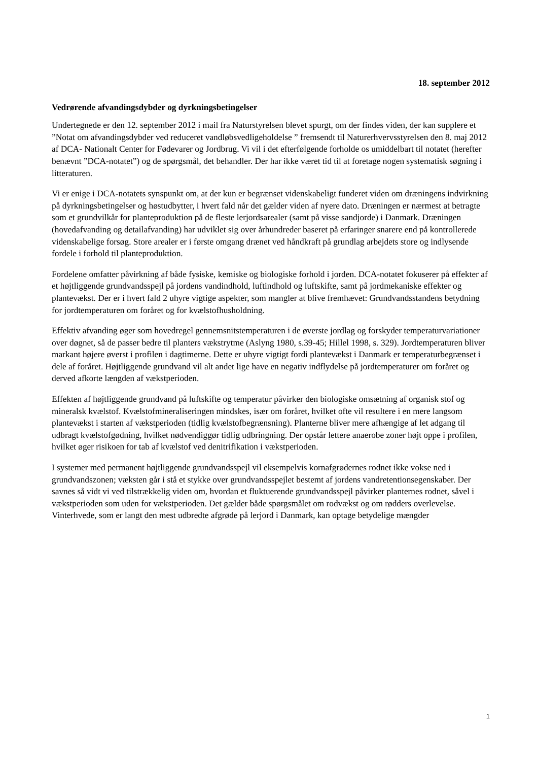18. september 2012
Vedrørende afvandingsdybder og dyrkningsbetingelser
Undertegnede er den 12. september 2012 i mail fra Naturstyrelsen blevet spurgt, om der findes viden, der kan supplere et ”Notat om afvandingsdybder ved reduceret vandløbsvedligeholdelse ” fremsendt til Naturerhvervsstyrelsen den 8. maj 2012 af DCA- Nationalt Center for Fødevarer og Jordbrug. Vi vil i det efterfølgende forholde os umiddelbart til notatet (herefter benævnt ”DCA-notatet”) og de spørgsmål, det behandler. Der har ikke været tid til at foretage nogen systematisk søgning i litteraturen.
Vi er enige i DCA-notatets synspunkt om, at der kun er begrænset videnskabeligt funderet viden om dræningens indvirkning på dyrkningsbetingelser og høstudbytter, i hvert fald når det gælder viden af nyere dato. Dræningen er nærmest at betragte som et grundvilkår for planteproduktion på de fleste lerjordsarealer (samt på visse sandjorde) i Danmark. Dræningen (hovedafvanding og detailafvanding) har udviklet sig over århundreder baseret på erfaringer snarere end på kontrollerede videnskabelige forsøg. Store arealer er i første omgang drænet ved håndkraft på grundlag arbejdets store og indlysende fordele i forhold til planteproduktion.
Fordelene omfatter påvirkning af både fysiske, kemiske og biologiske forhold i jorden. DCA-notatet fokuserer på effekter af et højtliggende grundvandsspejl på jordens vandindhold, luftindhold og luftskifte, samt på jordmekaniske effekter og plantevækst. Der er i hvert fald 2 uhyre vigtige aspekter, som mangler at blive fremhævet: Grundvandsstandens betydning for jordtemperaturen om foråret og for kvælstofhusholdning.
Effektiv afvanding øger som hovedregel gennemsnitstemperaturen i de øverste jordlag og forskyder temperaturvariationer over døgnet, så de passer bedre til planters vækstrytme (Aslyng 1980, s.39-45; Hillel 1998, s. 329). Jordtemperaturen bliver markant højere øverst i profilen i dagtimerne. Dette er uhyre vigtigt fordi plantevækst i Danmark er temperaturbegrænset i dele af foråret. Højtliggende grundvand vil alt andet lige have en negativ indflydelse på jordtemperaturer om foråret og derved afkorte længden af vækstperioden.
Effekten af højtliggende grundvand på luftskifte og temperatur påvirker den biologiske omsætning af organisk stof og mineralsk kvælstof. Kvælstofmineraliseringen mindskes, især om foråret, hvilket ofte vil resultere i en mere langsom plantevækst i starten af vækstperioden (tidlig kvælstofbegrænsning). Planterne bliver mere afhængige af let adgang til udbragt kvælstofgødning, hvilket nødvendiggør tidlig udbringning. Der opstår lettere anaerobe zoner højt oppe i profilen, hvilket øger risikoen for tab af kvælstof ved denitrifikation i vækstperioden.
I systemer med permanent højtliggende grundvandsspejl vil eksempelvis kornafgrødernes rodnet ikke vokse ned i grundvandszonen; væksten går i stå et stykke over grundvandsspejlet bestemt af jordens vandretentionsegenskaber. Der savnes så vidt vi ved tilstrækkelig viden om, hvordan et fluktuerende grundvandsspejl påvirker planternes rodnet, såvel i vækstperioden som uden for vækstperioden. Det gælder både spørgsmålet om rodvækst og om rødders overlevelse. Vinterhvede, som er langt den mest udbredte afgrøde på lerjord i Danmark, kan optage betydelige mængder
1